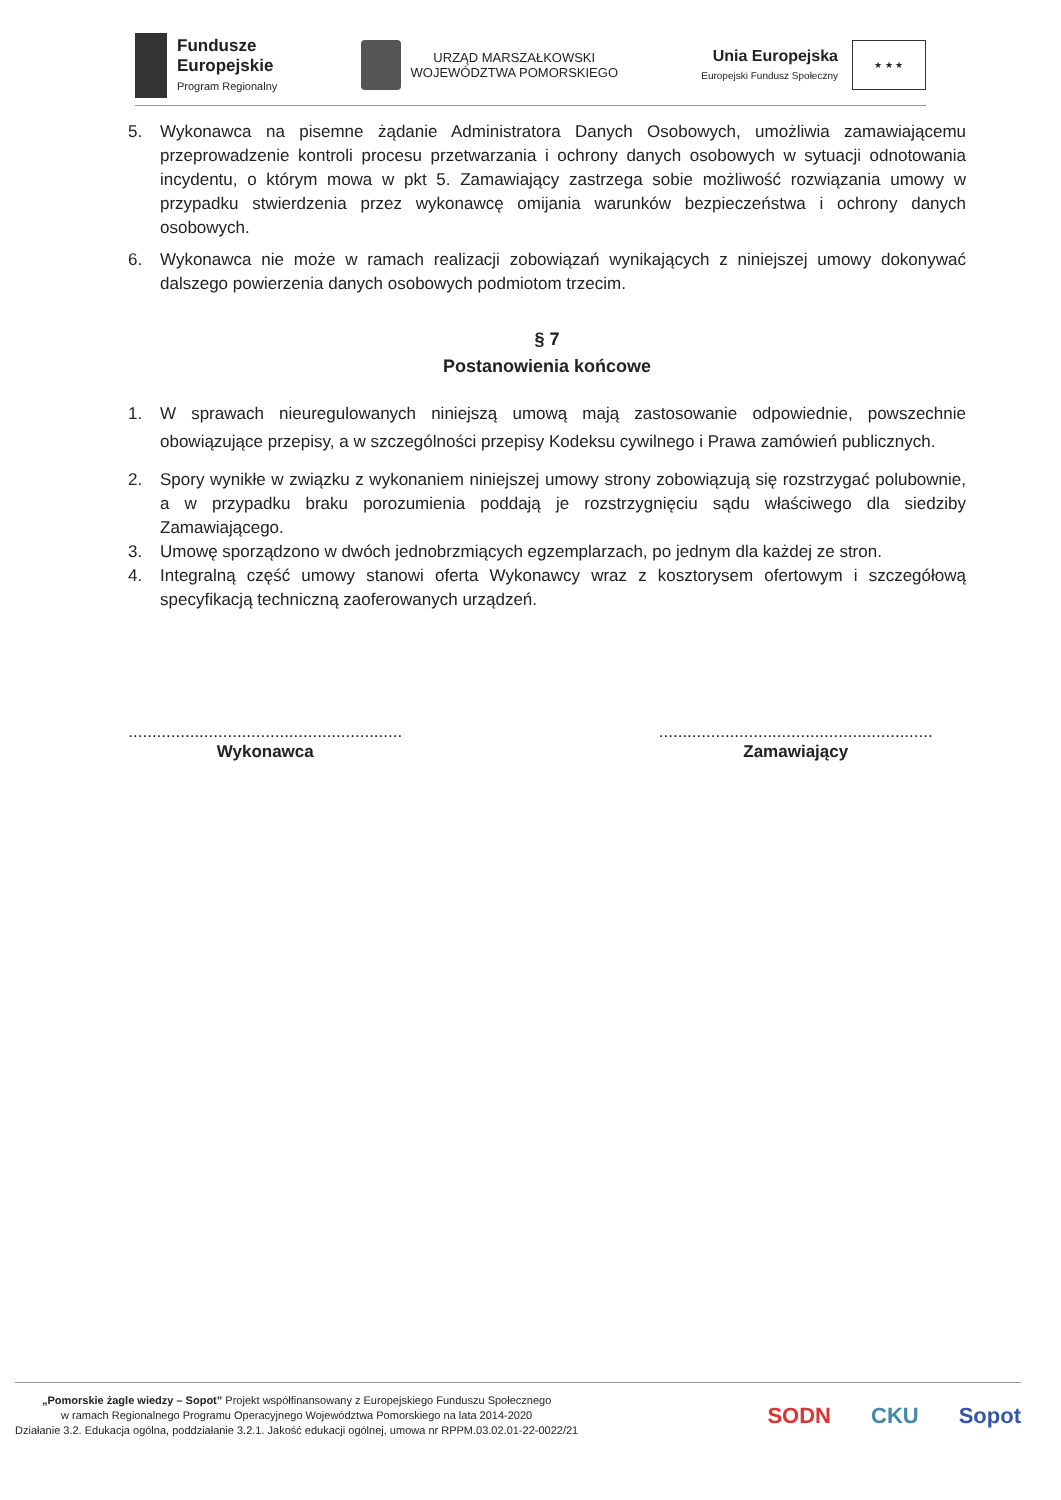Fundusze
Europejskie
Program Regionalny
URZĄD MARSZAŁKOWSKI
WOJEWÓDZTWA POMORSKIEGO
Unia Europejska
Europejski Fundusz Społeczny
★ ★ ★
5. Wykonawca na pisemne żądanie Administratora Danych Osobowych, umożliwia zamawiającemu przeprowadzenie kontroli procesu przetwarzania i ochrony danych osobowych w sytuacji odnotowania incydentu, o którym mowa w pkt 5. Zamawiający zastrzega sobie możliwość rozwiązania umowy w przypadku stwierdzenia przez wykonawcę omijania warunków bezpieczeństwa i ochrony danych osobowych.
6. Wykonawca nie może w ramach realizacji zobowiązań wynikających z niniejszej umowy dokonywać dalszego powierzenia danych osobowych podmiotom trzecim.
§ 7
Postanowienia końcowe
1. W sprawach nieuregulowanych niniejszą umową mają zastosowanie odpowiednie, powszechnie obowiązujące przepisy, a w szczególności przepisy Kodeksu cywilnego i Prawa zamówień publicznych.
2. Spory wynikłe w związku z wykonaniem niniejszej umowy strony zobowiązują się rozstrzygać polubownie, a w przypadku braku porozumienia poddają je rozstrzygnięciu sądu właściwego dla siedziby Zamawiającego.
3. Umowę sporządzono w dwóch jednobrzmiących egzemplarzach, po jednym dla każdej ze stron.
4. Integralną część umowy stanowi oferta Wykonawcy wraz z kosztorysem ofertowym i szczegółową specyfikacją techniczną zaoferowanych urządzeń.
..........................................................
Wykonawca
..........................................................
Zamawiający
„Pomorskie żagle wiedzy – Sopot” Projekt współfinansowany z Europejskiego Funduszu Społecznego
w ramach Regionalnego Programu Operacyjnego Województwa Pomorskiego na lata 2014-2020
Działanie 3.2. Edukacja ogólna, poddziałanie 3.2.1. Jakość edukacji ogólnej, umowa nr RPPM.03.02.01-22-0022/21
SODN CKU Sopot